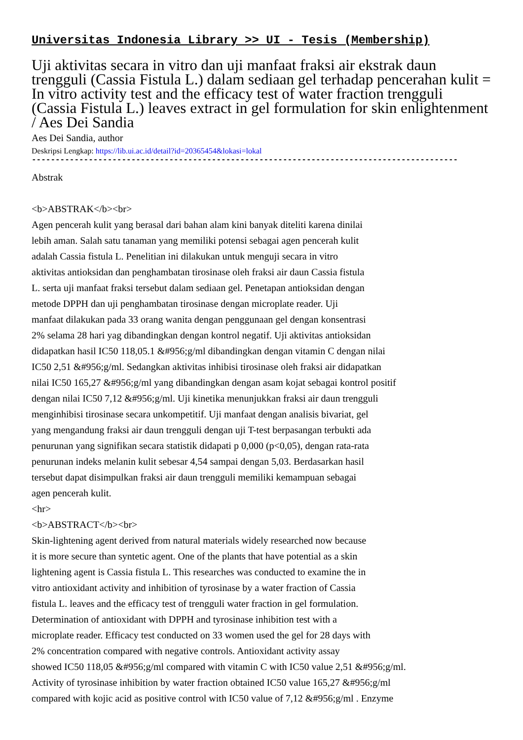Universitas Indonesia Library >> UI - Tesis (Membership)
Uji aktivitas secara in vitro dan uji manfaat fraksi air ekstrak daun trengguli (Cassia Fistula L.) dalam sediaan gel terhadap pencerahan kulit = In vitro activity test and the efficacy test of water fraction trengguli (Cassia Fistula L.) leaves extract in gel formulation for skin enlightenment / Aes Dei Sandia
Aes Dei Sandia, author
Deskripsi Lengkap: https://lib.ui.ac.id/detail?id=20365454&lokasi=lokal
------------------------------------------------------------------------------------------
Abstrak
<b>ABSTRAK</b><br>
Agen pencerah kulit yang berasal dari bahan alam kini banyak diteliti karena dinilai
lebih aman. Salah satu tanaman yang memiliki potensi sebagai agen pencerah kulit
adalah Cassia fistula L. Penelitian ini dilakukan untuk menguji secara in vitro
aktivitas antioksidan dan penghambatan tirosinase oleh fraksi air daun Cassia fistula
L. serta uji manfaat fraksi tersebut dalam sediaan gel. Penetapan antioksidan dengan
metode DPPH dan uji penghambatan tirosinase dengan microplate reader. Uji
manfaat dilakukan pada 33 orang wanita dengan penggunaan gel dengan konsentrasi
2% selama 28 hari yag dibandingkan dengan kontrol negatif. Uji aktivitas antioksidan
didapatkan hasil IC50 118,05.1 &#956;g/ml dibandingkan dengan vitamin C dengan nilai
IC50 2,51 &#956;g/ml. Sedangkan aktivitas inhibisi tirosinase oleh fraksi air didapatkan
nilai IC50 165,27 &#956;g/ml yang dibandingkan dengan asam kojat sebagai kontrol positif
dengan nilai IC50 7,12 &#956;g/ml. Uji kinetika menunjukkan fraksi air daun trengguli
menginhibisi tirosinase secara unkompetitif. Uji manfaat dengan analisis bivariat, gel
yang mengandung fraksi air daun trengguli dengan uji T-test berpasangan terbukti ada
penurunan yang signifikan secara statistik didapati p 0,000 (p<0,05), dengan rata-rata
penurunan indeks melanin kulit sebesar 4,54 sampai dengan 5,03. Berdasarkan hasil
tersebut dapat disimpulkan fraksi air daun trengguli memiliki kemampuan sebagai
agen pencerah kulit.
<hr>
<b>ABSTRACT</b><br>
Skin-lightening agent derived from natural materials widely researched now because
it is more secure than syntetic agent. One of the plants that have potential as a skin
lightening agent is Cassia fistula L. This researches was conducted to examine the in
vitro antioxidant activity and inhibition of tyrosinase by a water fraction of Cassia
fistula L. leaves and the efficacy test of trengguli water fraction in gel formulation.
Determination of antioxidant with DPPH and tyrosinase inhibition test with a
microplate reader. Efficacy test conducted on 33 women used the gel for 28 days with
2% concentration compared with negative controls. Antioxidant activity assay
showed IC50 118,05 &#956;g/ml compared with vitamin C with IC50 value 2,51 &#956;g/ml.
Activity of tyrosinase inhibition by water fraction obtained IC50 value 165,27 &#956;g/ml
compared with kojic acid as positive control with IC50 value of 7,12 &#956;g/ml . Enzyme